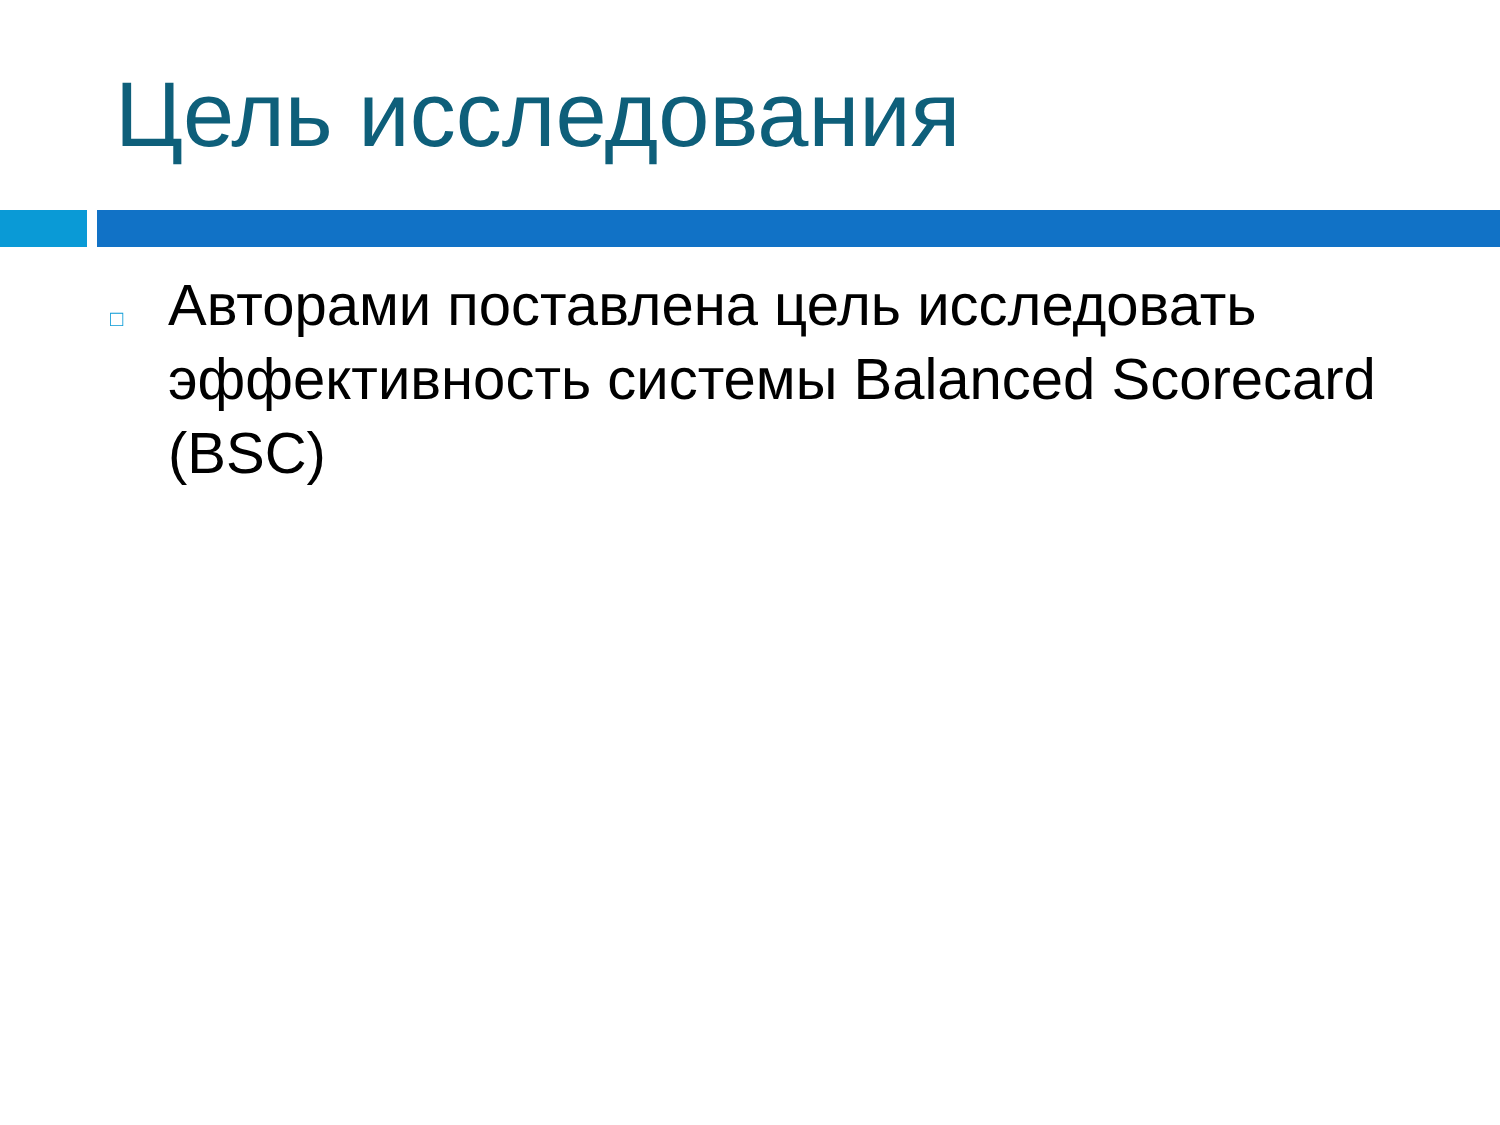Цель исследования
□
Авторами поставлена цель исследовать эффективность системы Balanced Scorecard (BSC)